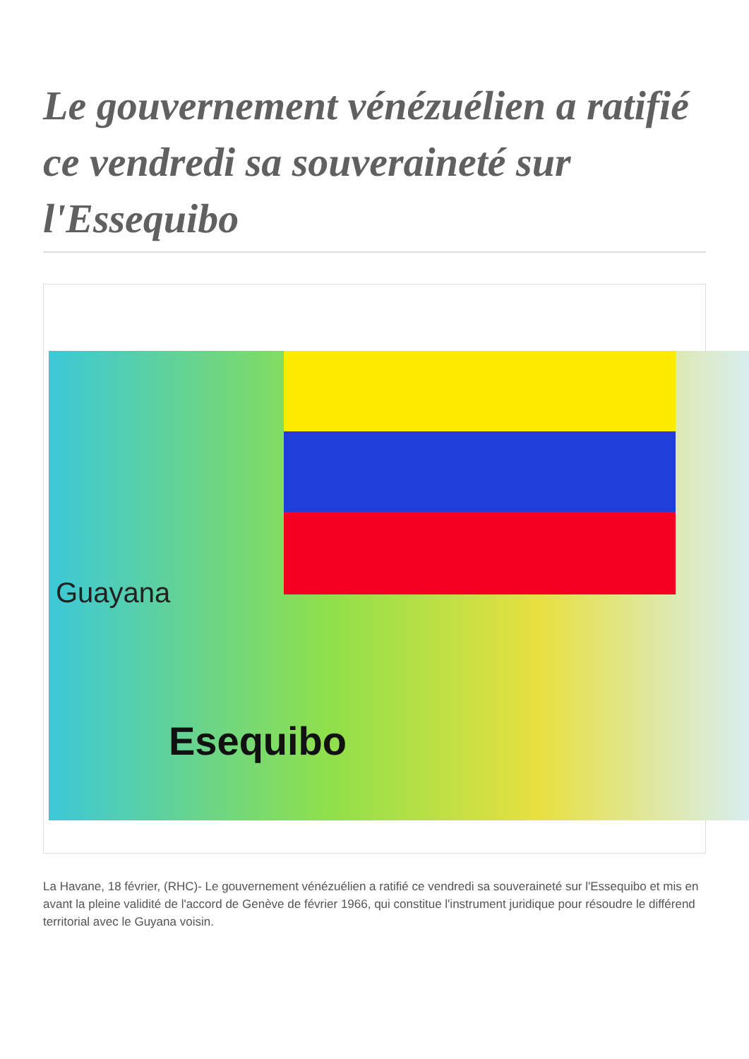Le gouvernement vénézuélien a ratifié ce vendredi sa souveraineté sur l'Essequibo
Guayana
Esequibo
La Havane, 18 février, (RHC)- Le gouvernement vénézuélien a ratifié ce vendredi sa souveraineté sur l'Essequibo et mis en avant la pleine validité de l'accord de Genève de février 1966, qui constitue l'instrument juridique pour résoudre le différend territorial avec le Guyana voisin.